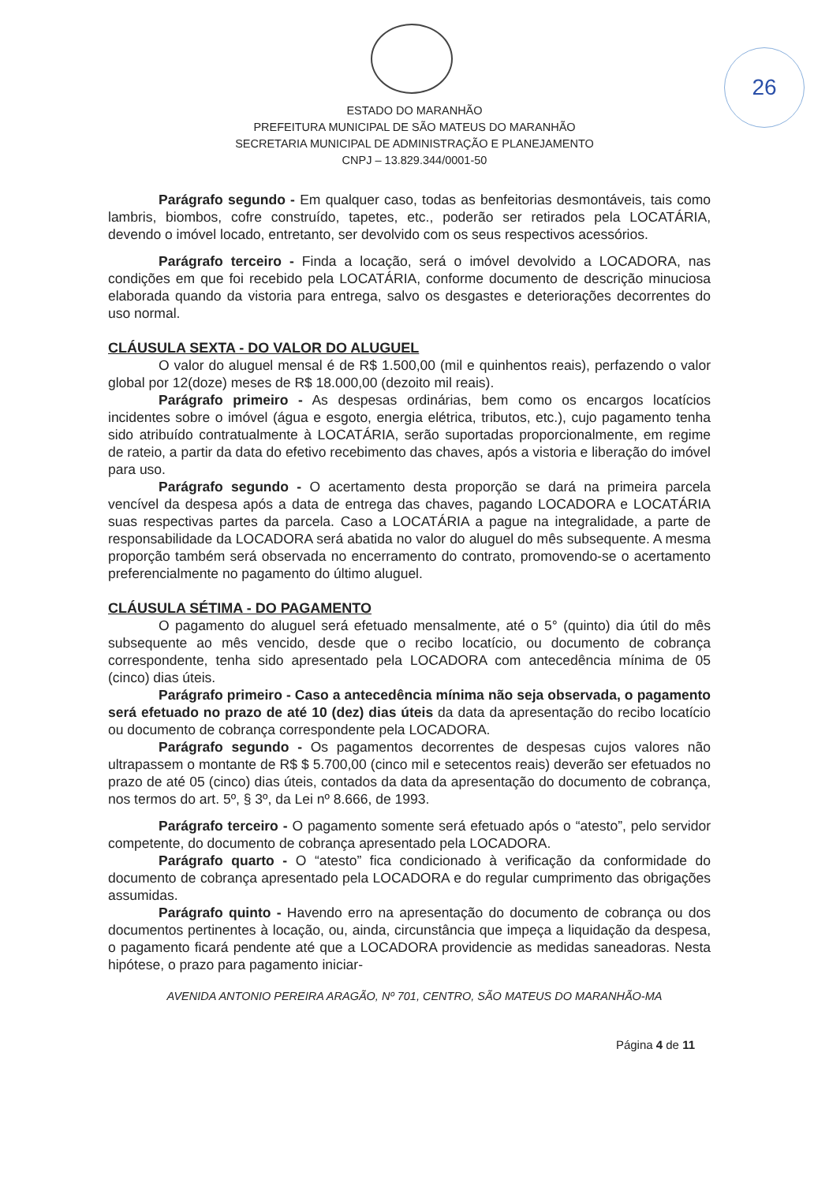26
ESTADO DO MARANHÃO
PREFEITURA MUNICIPAL DE SÃO MATEUS DO MARANHÃO
SECRETARIA MUNICIPAL DE ADMINISTRAÇÃO E PLANEJAMENTO
CNPJ – 13.829.344/0001-50
Parágrafo segundo - Em qualquer caso, todas as benfeitorias desmontáveis, tais como lambris, biombos, cofre construído, tapetes, etc., poderão ser retirados pela LOCATÁRIA, devendo o imóvel locado, entretanto, ser devolvido com os seus respectivos acessórios.
Parágrafo terceiro - Finda a locação, será o imóvel devolvido a LOCADORA, nas condições em que foi recebido pela LOCATÁRIA, conforme documento de descrição minuciosa elaborada quando da vistoria para entrega, salvo os desgastes e deteriorações decorrentes do uso normal.
CLÁUSULA SEXTA - DO VALOR DO ALUGUEL
O valor do aluguel mensal é de R$ 1.500,00 (mil e quinhentos reais), perfazendo o valor global por 12(doze) meses de R$ 18.000,00 (dezoito mil reais).
Parágrafo primeiro - As despesas ordinárias, bem como os encargos locatícios incidentes sobre o imóvel (água e esgoto, energia elétrica, tributos, etc.), cujo pagamento tenha sido atribuído contratualmente à LOCATÁRIA, serão suportadas proporcionalmente, em regime de rateio, a partir da data do efetivo recebimento das chaves, após a vistoria e liberação do imóvel para uso.
Parágrafo segundo - O acertamento desta proporção se dará na primeira parcela vencível da despesa após a data de entrega das chaves, pagando LOCADORA e LOCATÁRIA suas respectivas partes da parcela. Caso a LOCATÁRIA a pague na integralidade, a parte de responsabilidade da LOCADORA será abatida no valor do aluguel do mês subsequente. A mesma proporção também será observada no encerramento do contrato, promovendo-se o acertamento preferencialmente no pagamento do último aluguel.
CLÁUSULA SÉTIMA - DO PAGAMENTO
O pagamento do aluguel será efetuado mensalmente, até o 5° (quinto) dia útil do mês subsequente ao mês vencido, desde que o recibo locatício, ou documento de cobrança correspondente, tenha sido apresentado pela LOCADORA com antecedência mínima de 05 (cinco) dias úteis.
Parágrafo primeiro - Caso a antecedência mínima não seja observada, o pagamento será efetuado no prazo de até 10 (dez) dias úteis da data da apresentação do recibo locatício ou documento de cobrança correspondente pela LOCADORA.
Parágrafo segundo - Os pagamentos decorrentes de despesas cujos valores não ultrapassem o montante de R$ $ 5.700,00 (cinco mil e setecentos reais) deverão ser efetuados no prazo de até 05 (cinco) dias úteis, contados da data da apresentação do documento de cobrança, nos termos do art. 5º, § 3º, da Lei nº 8.666, de 1993.
Parágrafo terceiro - O pagamento somente será efetuado após o “atesto”, pelo servidor competente, do documento de cobrança apresentado pela LOCADORA.
Parágrafo quarto - O “atesto” fica condicionado à verificação da conformidade do documento de cobrança apresentado pela LOCADORA e do regular cumprimento das obrigações assumidas.
Parágrafo quinto - Havendo erro na apresentação do documento de cobrança ou dos documentos pertinentes à locação, ou, ainda, circunstância que impeça a liquidação da despesa, o pagamento ficará pendente até que a LOCADORA providencie as medidas saneadoras. Nesta hipótese, o prazo para pagamento iniciar-
AVENIDA ANTONIO PEREIRA ARAGÃO, Nº 701, CENTRO, SÃO MATEUS DO MARANHÃO-MA
Página 4 de 11